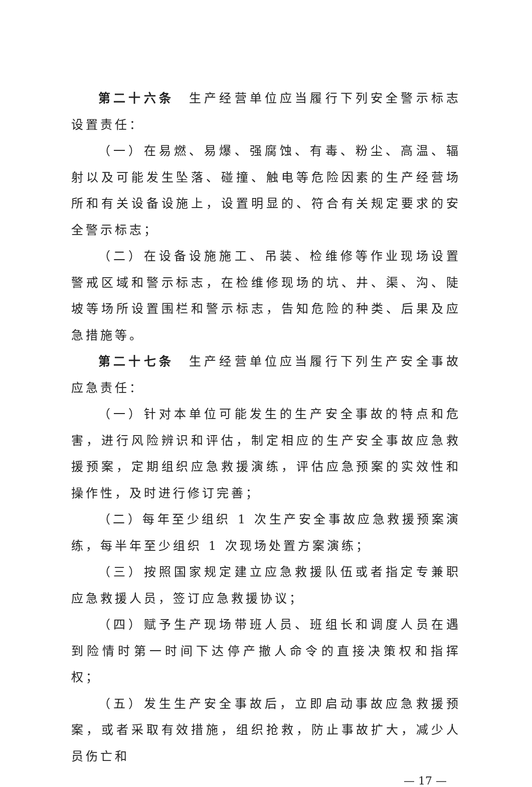第二十六条　生产经营单位应当履行下列安全警示标志设置责任：
（一）在易燃、易爆、强腐蚀、有毒、粉尘、高温、辐射以及可能发生坠落、碰撞、触电等危险因素的生产经营场所和有关设备设施上，设置明显的、符合有关规定要求的安全警示标志；
（二）在设备设施施工、吊装、检维修等作业现场设置警戒区域和警示标志，在检维修现场的坑、井、渠、沟、陡坡等场所设置围栏和警示标志，告知危险的种类、后果及应急措施等。
第二十七条　生产经营单位应当履行下列生产安全事故应急责任：
（一）针对本单位可能发生的生产安全事故的特点和危害，进行风险辨识和评估，制定相应的生产安全事故应急救援预案，定期组织应急救援演练，评估应急预案的实效性和操作性，及时进行修订完善；
（二）每年至少组织 1 次生产安全事故应急救援预案演练，每半年至少组织 1 次现场处置方案演练；
（三）按照国家规定建立应急救援队伍或者指定专兼职应急救援人员，签订应急救援协议；
（四）赋予生产现场带班人员、班组长和调度人员在遇到险情时第一时间下达停产撤人命令的直接决策权和指挥权；
（五）发生生产安全事故后，立即启动事故应急救援预案，或者采取有效措施，组织抢救，防止事故扩大，减少人员伤亡和
— 17 —